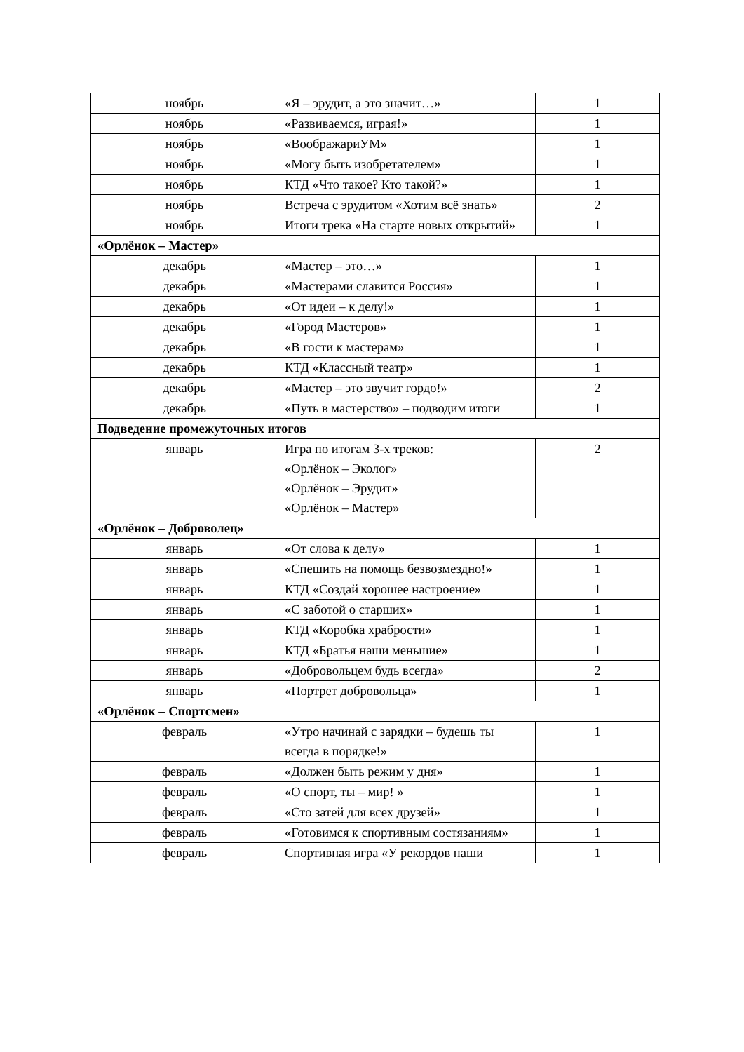| ноябрь | «Я – эрудит, а это значит…» | 1 |
| ноябрь | «Развиваемся, играя!» | 1 |
| ноябрь | «ВоображариУМ» | 1 |
| ноябрь | «Могу быть изобретателем» | 1 |
| ноябрь | КТД «Что такое? Кто такой?» | 1 |
| ноябрь | Встреча с эрудитом «Хотим всё знать» | 2 |
| ноябрь | Итоги трека «На старте новых открытий» | 1 |
| «Орлёнок – Мастер» | | |
| декабрь | «Мастер – это…» | 1 |
| декабрь | «Мастерами славится Россия» | 1 |
| декабрь | «От идеи – к делу!» | 1 |
| декабрь | «Город Мастеров» | 1 |
| декабрь | «В гости к мастерам» | 1 |
| декабрь | КТД «Классный театр» | 1 |
| декабрь | «Мастер – это звучит гордо!» | 2 |
| декабрь | «Путь в мастерство» – подводим итоги | 1 |
| Подведение промежуточных итогов | | |
| январь | Игра по итогам 3-х треков: «Орлёнок – Эколог» «Орлёнок – Эрудит» «Орлёнок – Мастер» | 2 |
| «Орлёнок – Доброволец» | | |
| январь | «От слова к делу» | 1 |
| январь | «Спешить на помощь безвозмездно!» | 1 |
| январь | КТД «Создай хорошее настроение» | 1 |
| январь | «С заботой о старших» | 1 |
| январь | КТД «Коробка храбрости» | 1 |
| январь | КТД «Братья наши меньшие» | 1 |
| январь | «Добровольцем будь всегда» | 2 |
| январь | «Портрет добровольца» | 1 |
| «Орлёнок – Спортсмен» | | |
| февраль | «Утро начинай с зарядки – будешь ты всегда в порядке!» | 1 |
| февраль | «Должен быть режим у дня» | 1 |
| февраль | «О спорт, ты – мир! » | 1 |
| февраль | «Сто затей для всех друзей» | 1 |
| февраль | «Готовимся к спортивным состязаниям» | 1 |
| февраль | Спортивная игра «У рекордов наши | 1 |